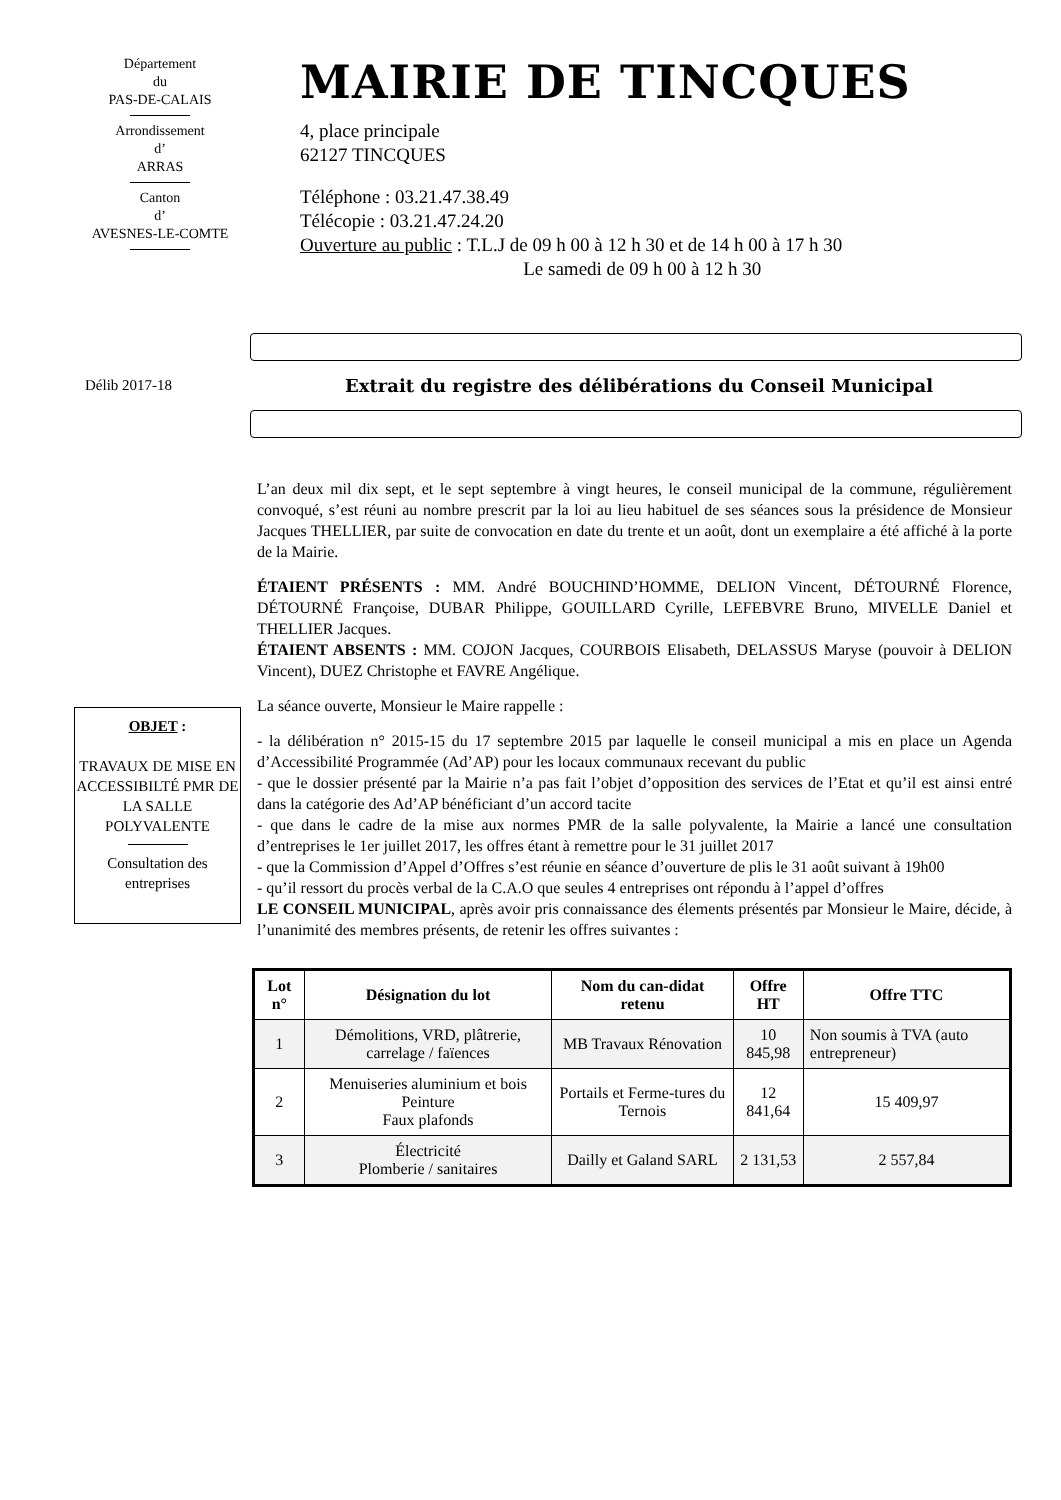Département
du
PAS-DE-CALAIS
Arrondissement
d’
ARRAS
Canton
d’
AVESNES-LE-COMTE
MAIRIE DE TINCQUES
4, place principale
62127 TINCQUES
Téléphone : 03.21.47.38.49
Télécopie : 03.21.47.24.20
Ouverture au public : T.L.J de 09 h 00 à 12 h 30 et de 14 h 00 à 17 h 30
Le samedi de 09 h 00 à 12 h 30
Délib 2017-18
Extrait du registre des délibérations du Conseil Municipal
L’an deux mil dix sept, et le sept septembre à vingt heures, le conseil municipal de la commune, régulièrement convoqué, s’est réuni au nombre prescrit par la loi au lieu habituel de ses séances sous la présidence de Monsieur Jacques THELLIER, par suite de convocation en date du trente et un août, dont un exemplaire a été affiché à la porte de la Mairie.
ÉTAIENT PRÉSENTS : MM. André BOUCHIND’HOMME, DELION Vincent, DÉTOURNÉ Florence, DÉTOURNÉ Françoise, DUBAR Philippe, GOUILLARD Cyrille, LEFEBVRE Bruno, MIVELLE Daniel et THELLIER Jacques.
ÉTAIENT ABSENTS : MM. COJON Jacques, COURBOIS Elisabeth, DELASSUS Maryse (pouvoir à DELION Vincent), DUEZ Christophe et FAVRE Angélique.
La séance ouverte, Monsieur le Maire rappelle :
- la délibération n° 2015-15 du 17 septembre 2015 par laquelle le conseil municipal a mis en place un Agenda d’Accessibilité Programmée (Ad’AP) pour les locaux communaux recevant du public
- que le dossier présenté par la Mairie n’a pas fait l’objet d’opposition des services de l’Etat et qu’il est ainsi entré dans la catégorie des Ad’AP bénéficiant d’un accord tacite
- que dans le cadre de la mise aux normes PMR de la salle polyvalente, la Mairie a lancé une consultation d’entreprises le 1er juillet 2017, les offres étant à remettre pour le 31 juillet 2017
- que la Commission d’Appel d’Offres s’est réunie en séance d’ouverture de plis le 31 août suivant à 19h00
- qu’il ressort du procès verbal de la C.A.O que seules 4 entreprises ont répondu à l’appel d’offres
LE CONSEIL MUNICIPAL, après avoir pris connaissance des élements présentés par Monsieur le Maire, décide, à l’unanimité des membres présents, de retenir les offres suivantes :
OBJET :
TRAVAUX DE MISE EN ACCESSIBILTÉ PMR DE LA SALLE POLYVALENTE
Consultation des entreprises
| Lot n° | Désignation du lot | Nom du can-didat retenu | Offre HT | Offre TTC |
| --- | --- | --- | --- | --- |
| 1 | Démolitions, VRD, plâtrerie, carrelage / faïences | MB Travaux Rénovation | 10 845,98 | Non soumis à TVA (auto entrepreneur) |
| 2 | Menuiseries aluminium et bois Peinture Faux plafonds | Portails et Ferme-tures du Ternois | 12 841,64 | 15 409,97 |
| 3 | Électricité Plomberie / sanitaires | Dailly et Galand SARL | 2 131,53 | 2 557,84 |